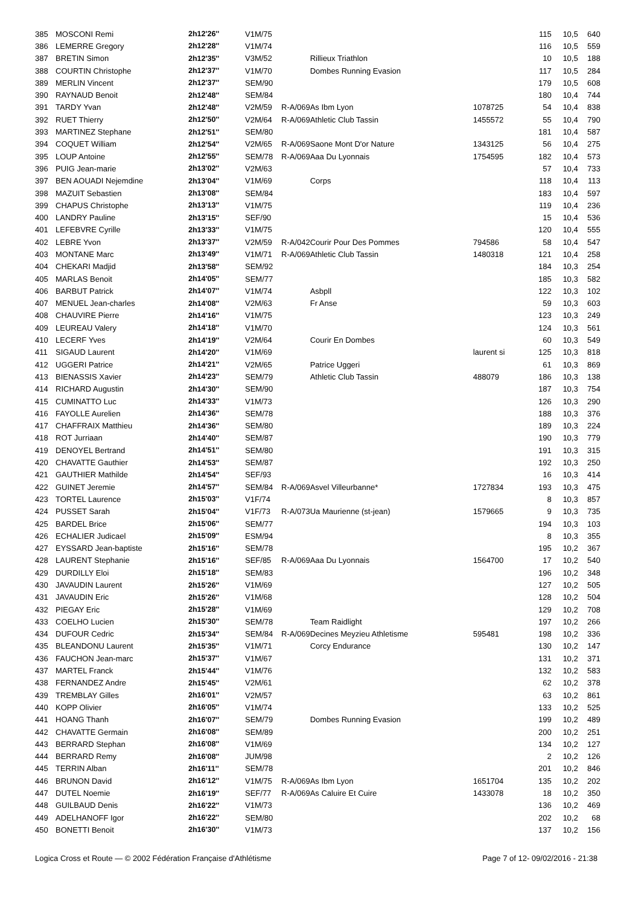| 385 | MOSCONI Remi | 2h12'26'' | V1M/75 | | | | 115 | 10,5 | 640 |
| 386 | LEMERRE Gregory | 2h12'28'' | V1M/74 | | | | 116 | 10,5 | 559 |
| 387 | BRETIN Simon | 2h12'35'' | V3M/52 | | Rillieux Triathlon | | 10 | 10,5 | 188 |
| 388 | COURTIN Christophe | 2h12'37'' | V1M/70 | | Dombes Running Evasion | | 117 | 10,5 | 284 |
| 389 | MERLIN Vincent | 2h12'37'' | SEM/90 | | | | 179 | 10,5 | 608 |
| 390 | RAYNAUD Benoit | 2h12'48'' | SEM/84 | | | | 180 | 10,4 | 744 |
| 391 | TARDY Yvan | 2h12'48'' | V2M/59 | R-A/069 | As Ibm Lyon | 1078725 | 54 | 10,4 | 838 |
| 392 | RUET Thierry | 2h12'50'' | V2M/64 | R-A/069 | Athletic Club Tassin | 1455572 | 55 | 10,4 | 790 |
| 393 | MARTINEZ Stephane | 2h12'51'' | SEM/80 | | | | 181 | 10,4 | 587 |
| 394 | COQUET William | 2h12'54'' | V2M/65 | R-A/069 | Saone Mont D'or Nature | 1343125 | 56 | 10,4 | 275 |
| 395 | LOUP Antoine | 2h12'55'' | SEM/78 | R-A/069 | Aaa Du Lyonnais | 1754595 | 182 | 10,4 | 573 |
| 396 | PUIG Jean-marie | 2h13'02'' | V2M/63 | | | | 57 | 10,4 | 733 |
| 397 | BEN AOUADI Nejemdine | 2h13'04'' | V1M/69 | | Corps | | 118 | 10,4 | 113 |
| 398 | MAZUIT Sebastien | 2h13'08'' | SEM/84 | | | | 183 | 10,4 | 597 |
| 399 | CHAPUS Christophe | 2h13'13'' | V1M/75 | | | | 119 | 10,4 | 236 |
| 400 | LANDRY Pauline | 2h13'15'' | SEF/90 | | | | 15 | 10,4 | 536 |
| 401 | LEFEBVRE Cyrille | 2h13'33'' | V1M/75 | | | | 120 | 10,4 | 555 |
| 402 | LEBRE Yvon | 2h13'37'' | V2M/59 | R-A/042 | Courir Pour Des Pommes | 794586 | 58 | 10,4 | 547 |
| 403 | MONTANE Marc | 2h13'49'' | V1M/71 | R-A/069 | Athletic Club Tassin | 1480318 | 121 | 10,4 | 258 |
| 404 | CHEKARI Madjid | 2h13'58'' | SEM/92 | | | | 184 | 10,3 | 254 |
| 405 | MARLAS Benoit | 2h14'05'' | SEM/77 | | | | 185 | 10,3 | 582 |
| 406 | BARBUT Patrick | 2h14'07'' | V1M/74 | | Asbpll | | 122 | 10,3 | 102 |
| 407 | MENUEL Jean-charles | 2h14'08'' | V2M/63 | | Fr Anse | | 59 | 10,3 | 603 |
| 408 | CHAUVIRE Pierre | 2h14'16'' | V1M/75 | | | | 123 | 10,3 | 249 |
| 409 | LEUREAU Valery | 2h14'18'' | V1M/70 | | | | 124 | 10,3 | 561 |
| 410 | LECERF Yves | 2h14'19'' | V2M/64 | | Courir En Dombes | | 60 | 10,3 | 549 |
| 411 | SIGAUD Laurent | 2h14'20'' | V1M/69 | | | laurent si | 125 | 10,3 | 818 |
| 412 | UGGERI Patrice | 2h14'21'' | V2M/65 | | Patrice Uggeri | | 61 | 10,3 | 869 |
| 413 | BIENASSIS Xavier | 2h14'23'' | SEM/79 | | Athletic Club Tassin | 488079 | 186 | 10,3 | 138 |
| 414 | RICHARD Augustin | 2h14'30'' | SEM/90 | | | | 187 | 10,3 | 754 |
| 415 | CUMINATTO Luc | 2h14'33'' | V1M/73 | | | | 126 | 10,3 | 290 |
| 416 | FAYOLLE Aurelien | 2h14'36'' | SEM/78 | | | | 188 | 10,3 | 376 |
| 417 | CHAFFRAIX Matthieu | 2h14'36'' | SEM/80 | | | | 189 | 10,3 | 224 |
| 418 | ROT Jurriaan | 2h14'40'' | SEM/87 | | | | 190 | 10,3 | 779 |
| 419 | DENOYEL Bertrand | 2h14'51'' | SEM/80 | | | | 191 | 10,3 | 315 |
| 420 | CHAVATTE Gauthier | 2h14'53'' | SEM/87 | | | | 192 | 10,3 | 250 |
| 421 | GAUTHIER Mathilde | 2h14'54'' | SEF/93 | | | | 16 | 10,3 | 414 |
| 422 | GUINET Jeremie | 2h14'57'' | SEM/84 | R-A/069 | Asvel Villeurbanne* | 1727834 | 193 | 10,3 | 475 |
| 423 | TORTEL Laurence | 2h15'03'' | V1F/74 | | | | 8 | 10,3 | 857 |
| 424 | PUSSET Sarah | 2h15'04'' | V1F/73 | R-A/073 | Ua Maurienne (st-jean) | 1579665 | 9 | 10,3 | 735 |
| 425 | BARDEL Brice | 2h15'06'' | SEM/77 | | | | 194 | 10,3 | 103 |
| 426 | ECHALIER Judicael | 2h15'09'' | ESM/94 | | | | 8 | 10,3 | 355 |
| 427 | EYSSARD Jean-baptiste | 2h15'16'' | SEM/78 | | | | 195 | 10,2 | 367 |
| 428 | LAURENT Stephanie | 2h15'16'' | SEF/85 | R-A/069 | Aaa Du Lyonnais | 1564700 | 17 | 10,2 | 540 |
| 429 | DURDILLY Eloi | 2h15'18'' | SEM/83 | | | | 196 | 10,2 | 348 |
| 430 | JAVAUDIN Laurent | 2h15'26'' | V1M/69 | | | | 127 | 10,2 | 505 |
| 431 | JAVAUDIN Eric | 2h15'26'' | V1M/68 | | | | 128 | 10,2 | 504 |
| 432 | PIEGAY Eric | 2h15'28'' | V1M/69 | | | | 129 | 10,2 | 708 |
| 433 | COELHO Lucien | 2h15'30'' | SEM/78 | | Team Raidlight | | 197 | 10,2 | 266 |
| 434 | DUFOUR Cedric | 2h15'34'' | SEM/84 | R-A/069 | Decines Meyzieu Athletisme | 595481 | 198 | 10,2 | 336 |
| 435 | BLEANDONU Laurent | 2h15'35'' | V1M/71 | | Corcy Endurance | | 130 | 10,2 | 147 |
| 436 | FAUCHON Jean-marc | 2h15'37'' | V1M/67 | | | | 131 | 10,2 | 371 |
| 437 | MARTEL Franck | 2h15'44'' | V1M/76 | | | | 132 | 10,2 | 583 |
| 438 | FERNANDEZ Andre | 2h15'45'' | V2M/61 | | | | 62 | 10,2 | 378 |
| 439 | TREMBLAY Gilles | 2h16'01'' | V2M/57 | | | | 63 | 10,2 | 861 |
| 440 | KOPP Olivier | 2h16'05'' | V1M/74 | | | | 133 | 10,2 | 525 |
| 441 | HOANG Thanh | 2h16'07'' | SEM/79 | | Dombes Running Evasion | | 199 | 10,2 | 489 |
| 442 | CHAVATTE Germain | 2h16'08'' | SEM/89 | | | | 200 | 10,2 | 251 |
| 443 | BERRARD Stephan | 2h16'08'' | V1M/69 | | | | 134 | 10,2 | 127 |
| 444 | BERRARD Remy | 2h16'08'' | JUM/98 | | | | 2 | 10,2 | 126 |
| 445 | TERRIN Alban | 2h16'11'' | SEM/78 | | | | 201 | 10,2 | 846 |
| 446 | BRUNON David | 2h16'12'' | V1M/75 | R-A/069 | As Ibm Lyon | 1651704 | 135 | 10,2 | 202 |
| 447 | DUTEL Noemie | 2h16'19'' | SEF/77 | R-A/069 | As Caluire Et Cuire | 1433078 | 18 | 10,2 | 350 |
| 448 | GUILBAUD Denis | 2h16'22'' | V1M/73 | | | | 136 | 10,2 | 469 |
| 449 | ADELHANOFF Igor | 2h16'22'' | SEM/80 | | | | 202 | 10,2 | 68 |
| 450 | BONETTI Benoit | 2h16'30'' | V1M/73 | | | | 137 | 10,2 | 156 |
Logica Cross et Route — © 2002 Fédération Française d'Athlétisme Page 7 of 12- 09/02/2016 - 21:38